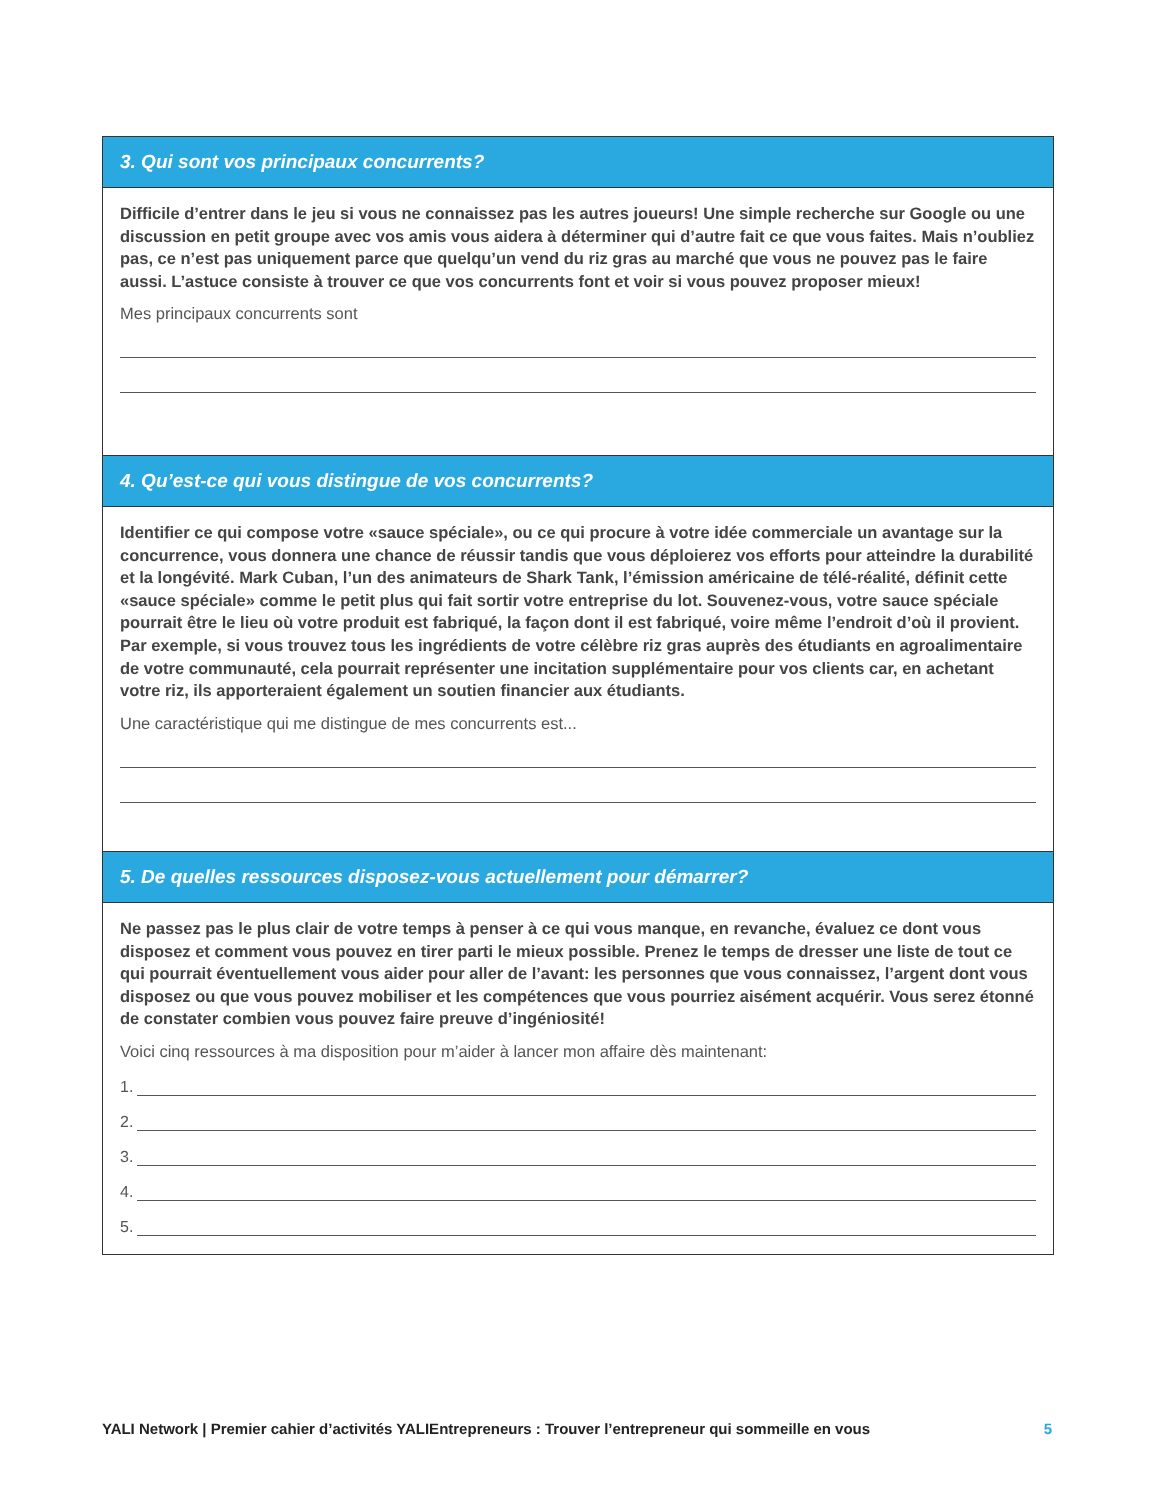3. Qui sont vos principaux concurrents?
Difficile d’entrer dans le jeu si vous ne connaissez pas les autres joueurs! Une simple recherche sur Google ou une discussion en petit groupe avec vos amis vous aidera à déterminer qui d’autre fait ce que vous faites. Mais n’oubliez pas, ce n’est pas uniquement parce que quelqu’un vend du riz gras au marché que vous ne pouvez pas le faire aussi. L’astuce consiste à trouver ce que vos concurrents font et voir si vous pouvez proposer mieux!
Mes principaux concurrents sont
4. Qu’est-ce qui vous distingue de vos concurrents?
Identifier ce qui compose votre «sauce spéciale», ou ce qui procure à votre idée commerciale un avantage sur la concurrence, vous donnera une chance de réussir tandis que vous déploierez vos efforts pour atteindre la durabilité et la longévité. Mark Cuban, l’un des animateurs de Shark Tank, l’émission américaine de télé-réalité, définit cette «sauce spéciale» comme le petit plus qui fait sortir votre entreprise du lot. Souvenez-vous, votre sauce spéciale pourrait être le lieu où votre produit est fabriqué, la façon dont il est fabriqué, voire même l’endroit d’où il provient. Par exemple, si vous trouvez tous les ingrédients de votre célèbre riz gras auprès des étudiants en agroalimentaire de votre communauté, cela pourrait représenter une incitation supplémentaire pour vos clients car, en achetant votre riz, ils apporteraient également un soutien financier aux étudiants.
Une caractéristique qui me distingue de mes concurrents est...
5. De quelles ressources disposez-vous actuellement pour démarrer?
Ne passez pas le plus clair de votre temps à penser à ce qui vous manque, en revanche, évaluez ce dont vous disposez et comment vous pouvez en tirer parti le mieux possible. Prenez le temps de dresser une liste de tout ce qui pourrait éventuellement vous aider pour aller de l’avant: les personnes que vous connaissez, l’argent dont vous disposez ou que vous pouvez mobiliser et les compétences que vous pourriez aisément acquérir. Vous serez étonné de constater combien vous pouvez faire preuve d’ingéniosité!
Voici cinq ressources à ma disposition pour m’aider à lancer mon affaire dès maintenant:
1.
2.
3.
4.
5.
YALI Network | Premier cahier d’activités YALIEntrepreneurs : Trouver l’entrepreneur qui sommeille en vous
5